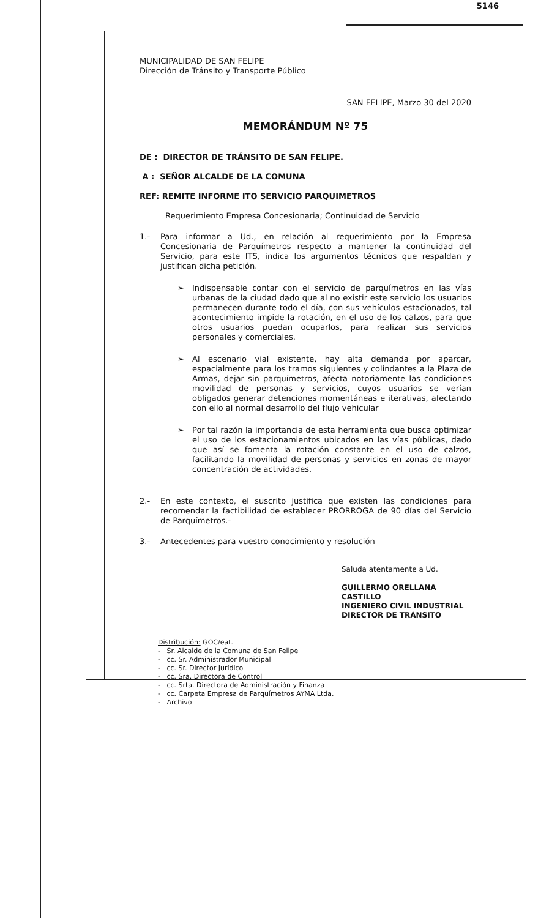5146
MUNICIPALIDAD DE SAN FELIPE
Dirección de Tránsito y Transporte Público
SAN FELIPE, Marzo 30 del 2020
MEMORÁNDUM Nº 75
DE : DIRECTOR DE TRÁNSITO DE SAN FELIPE.
A : SEÑOR ALCALDE DE LA COMUNA
REF: REMITE INFORME ITO SERVICIO PARQUIMETROS
Requerimiento Empresa Concesionaria; Continuidad de Servicio
1.- Para informar a Ud., en relación al requerimiento por la Empresa Concesionaria de Parquímetros respecto a mantener la continuidad del Servicio, para este ITS, indica los argumentos técnicos que respaldan y justifican dicha petición.
➢ Indispensable contar con el servicio de parquímetros en las vías urbanas de la ciudad dado que al no existir este servicio los usuarios permanecen durante todo el día, con sus vehículos estacionados, tal acontecimiento impide la rotación, en el uso de los calzos, para que otros usuarios puedan ocuparlos, para realizar sus servicios personales y comerciales.
➢ Al escenario vial existente, hay alta demanda por aparcar, espacialmente para los tramos siguientes y colindantes a la Plaza de Armas, dejar sin parquímetros, afecta notoriamente las condiciones movilidad de personas y servicios, cuyos usuarios se verían obligados generar detenciones momentáneas e iterativas, afectando con ello al normal desarrollo del flujo vehicular
➢ Por tal razón la importancia de esta herramienta que busca optimizar el uso de los estacionamientos ubicados en las vías públicas, dado que así se fomenta la rotación constante en el uso de calzos, facilitando la movilidad de personas y servicios en zonas de mayor concentración de actividades.
2.- En este contexto, el suscrito justifica que existen las condiciones para recomendar la factibilidad de establecer PRORROGA de 90 días del Servicio de Parquímetros.-
3.- Antecedentes para vuestro conocimiento y resolución
Saluda atentamente a Ud.
GUILLERMO ORELLANA CASTILLO
INGENIERO CIVIL INDUSTRIAL
DIRECTOR DE TRÁNSITO
Distribución: GOC/eat.
- Sr. Alcalde de la Comuna de San Felipe
- cc. Sr. Administrador Municipal
- cc. Sr. Director Jurídico
- cc. Sra. Directora de Control
- cc. Srta. Directora de Administración y Finanza
- cc. Carpeta Empresa de Parquímetros AYMA Ltda.
- Archivo